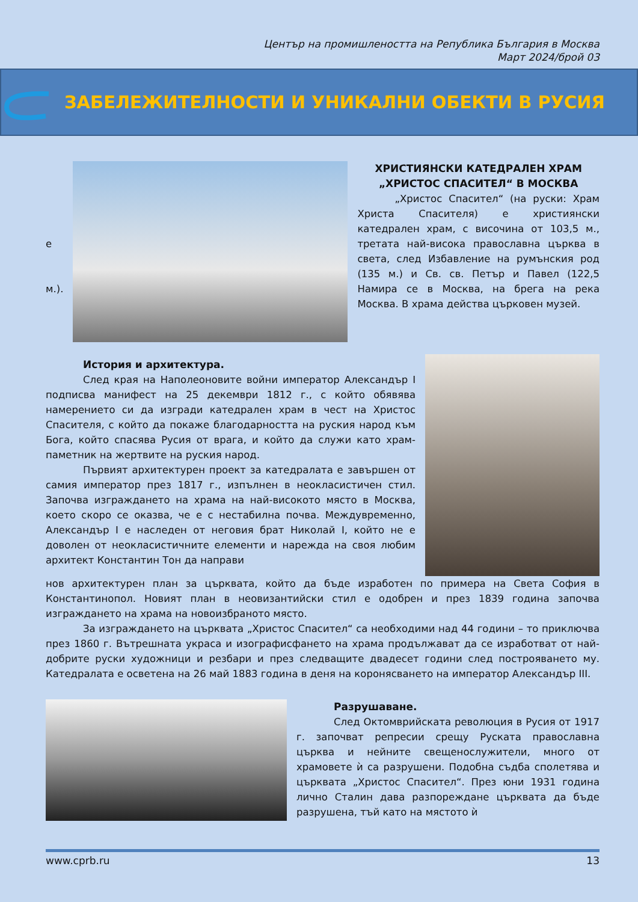Център на промишлеността на Република България в Москва
Март 2024/брой 03
ЗАБЕЛЕЖИТЕЛНОСТИ И УНИКАЛНИ ОБЕКТИ В РУСИЯ
е
м.).
ХРИСТИЯНСКИ КАТЕДРАЛЕН ХРАМ „ХРИСТОС СПАСИТЕЛ“ В МОСКВА
„Христос Спасител“ (на руски: Храм Христа Спасителя) е християнски катедрален храм, с височина от 103,5 м., третата най-висока православна църква в света, след Избавление на румънския род (135 м.) и Св. св. Петър и Павел (122,5 Намира се в Москва, на брега на река Москва. В храма действа църковен музей.
История и архитектура.
След края на Наполеоновите войни император Александър I подписва манифест на 25 декември 1812 г., с който обявява намерението си да изгради катедрален храм в чест на Христос Спасителя, с който да покаже благодарността на руския народ към Бога, който спасява Русия от врага, и който да служи като храм-паметник на жертвите на руския народ.
Първият архитектурен проект за катедралата е завършен от самия император през 1817 г., изпълнен в неокласистичен стил. Започва изграждането на храма на най-високото място в Москва, което скоро се оказва, че е с нестабилна почва. Междувременно, Александър I е наследен от неговия брат Николай I, който не е доволен от неокласистичните елементи и нарежда на своя любим архитект Константин Тон да направи
нов архитектурен план за църквата, който да бъде изработен по примера на Света София в Константинопол. Новият план в неовизантийски стил е одобрен и през 1839 година започва изграждането на храма на новоизбраното място.
За изграждането на църквата „Христос Спасител“ са необходими над 44 години – то приключва през 1860 г. Вътрешната украса и изографисфането на храма продължават да се изработват от най-добрите руски художници и резбари и през следващите двадесет години след построяването му. Катедралата е осветена на 26 май 1883 година в деня на коронясването на император Александър III.
Разрушаване.
След Октомврийската революция в Русия от 1917 г. започват репресии срещу Руската православна църква и нейните свещенослужители, много от храмовете ѝ са разрушени. Подобна съдба сполетява и църквата „Христос Спасител“. През юни 1931 година лично Сталин дава разпореждане църквата да бъде разрушена, тъй като на мястото ѝ
www.cprb.ru 13